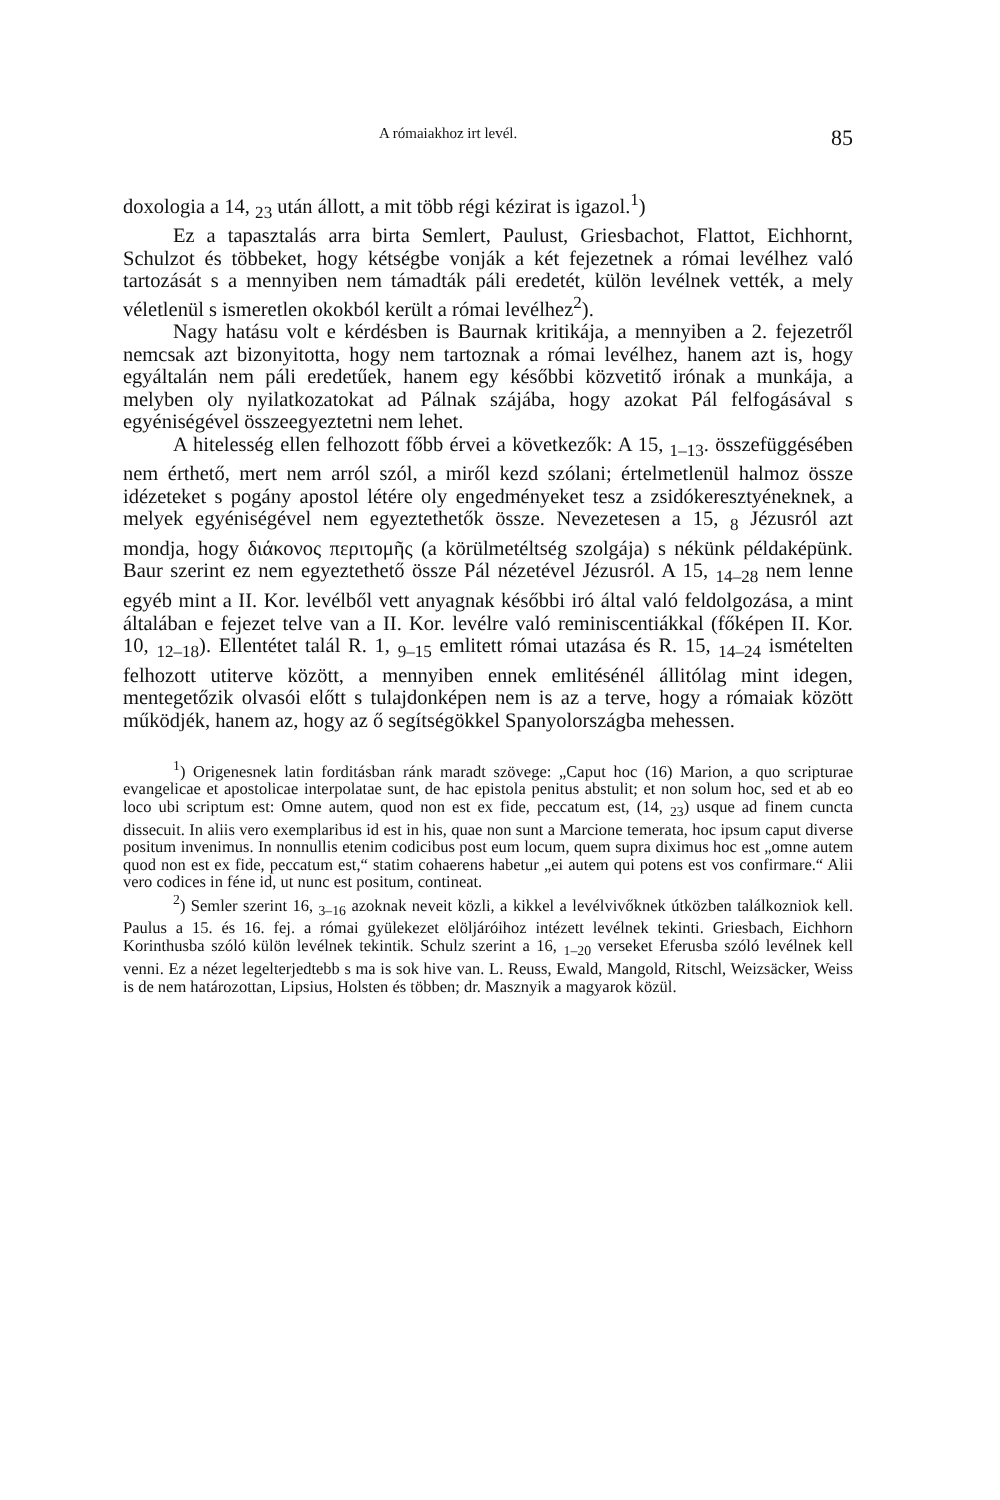A rómaiakhoz irt levél. 85
doxologia a 14, <sub>23</sub> után állott, a mit több régi kézirat is igazol.<sup>1</sup>)
Ez a tapasztalás arra birta Semlert, Paulust, Griesbachot, Flattot, Eichhornt, Schulzot és többeket, hogy kétségbe vonják a két fejezetnek a római levélhez való tartozását s a mennyiben nem támadták páli eredetét, külön levélnek vették, a mely véletlenül s ismeretlen okokból került a római levélhez<sup>2</sup>).
Nagy hatásu volt e kérdésben is Baurnak kritikája, a mennyiben a 2. fejezetről nemcsak azt bizonyitotta, hogy nem tartoznak a római levélhez, hanem azt is, hogy egyáltalán nem páli eredetűek, hanem egy későbbi közvetitő irónak a munkája, a melyben oly nyilatkozatokat ad Pálnak szájába, hogy azokat Pál felfogásával s egyéniségével összeegyeztetni nem lehet.
A hitelesség ellen felhozott főbb érvei a következők: A 15, <sub>1–13</sub>. összefüggésében nem érthető, mert nem arról szól, a miről kezd szólani; értelmetlenül halmoz össze idézeteket s pogány apostol létére oly engedményeket tesz a zsidókeresztyéneknek, a melyek egyéniségével nem egyeztethetők össze. Nevezetesen a 15, <sub>8</sub> Jézusról azt mondja, hogy διάκονος περιτομῆς (a körülmetéltség szolgája) s nékünk példaképünk. Baur szerint ez nem egyeztethető össze Pál nézetével Jézusról. A 15, <sub>14–28</sub> nem lenne egyéb mint a II. Kor. levélből vett anyagnak későbbi iró által való feldolgozása, a mint általában e fejezet telve van a II. Kor. levélre való reminiscentiákkal (főképen II. Kor. 10, <sub>12–18</sub>). Ellentétet talál R. 1, <sub>9–15</sub> emlitett római utazása és R. 15, <sub>14–24</sub> ismételten felhozott utiterve között, a mennyiben ennek emlitésénél állitólag mint idegen, mentegetőzik olvasói előtt s tulajdonképen nem is az a terve, hogy a rómaiak között működjék, hanem az, hogy az ő segítségökkel Spanyolországba mehessen.
<sup>1</sup>) Origenesnek latin forditásban ránk maradt szövege: „Caput hoc (16) Marion, a quo scripturae evangelicae et apostolicae interpolatae sunt, de hac epistola penitus abstulit; et non solum hoc, sed et ab eo loco ubi scriptum est: Omne autem, quod non est ex fide, peccatum est, (14, <sub>23</sub>) usque ad finem cuncta dissecuit. In aliis vero exemplaribus id est in his, quae non sunt a Marcione temerata, hoc ipsum caput diverse positum invenimus. In nonnullis etenim codicibus post eum locum, quem supra diximus hoc est „omne autem quod non est ex fide, peccatum est,“ statim cohaerens habetur „ei autem qui potens est vos confirmare.“ Alii vero codices in féne id, ut nunc est positum, contineat.
<sup>2</sup>) Semler szerint 16, <sub>3–16</sub> azoknak neveit közli, a kikkel a levélvivőknek útközben találkozniok kell. Paulus a 15. és 16. fej. a római gyülekezet elöljáróihoz intézett levélnek tekinti. Griesbach, Eichhorn Korinthusba szóló külön levélnek tekintik. Schulz szerint a 16, <sub>1–20</sub> verseket Eferusba szóló levélnek kell venni. Ez a nézet legelterjedtebb s ma is sok hive van. L. Reuss, Ewald, Mangold, Ritschl, Weizsäcker, Weiss is de nem határozottan, Lipsius, Holsten és többen; dr. Masznyik a magyarok közül.